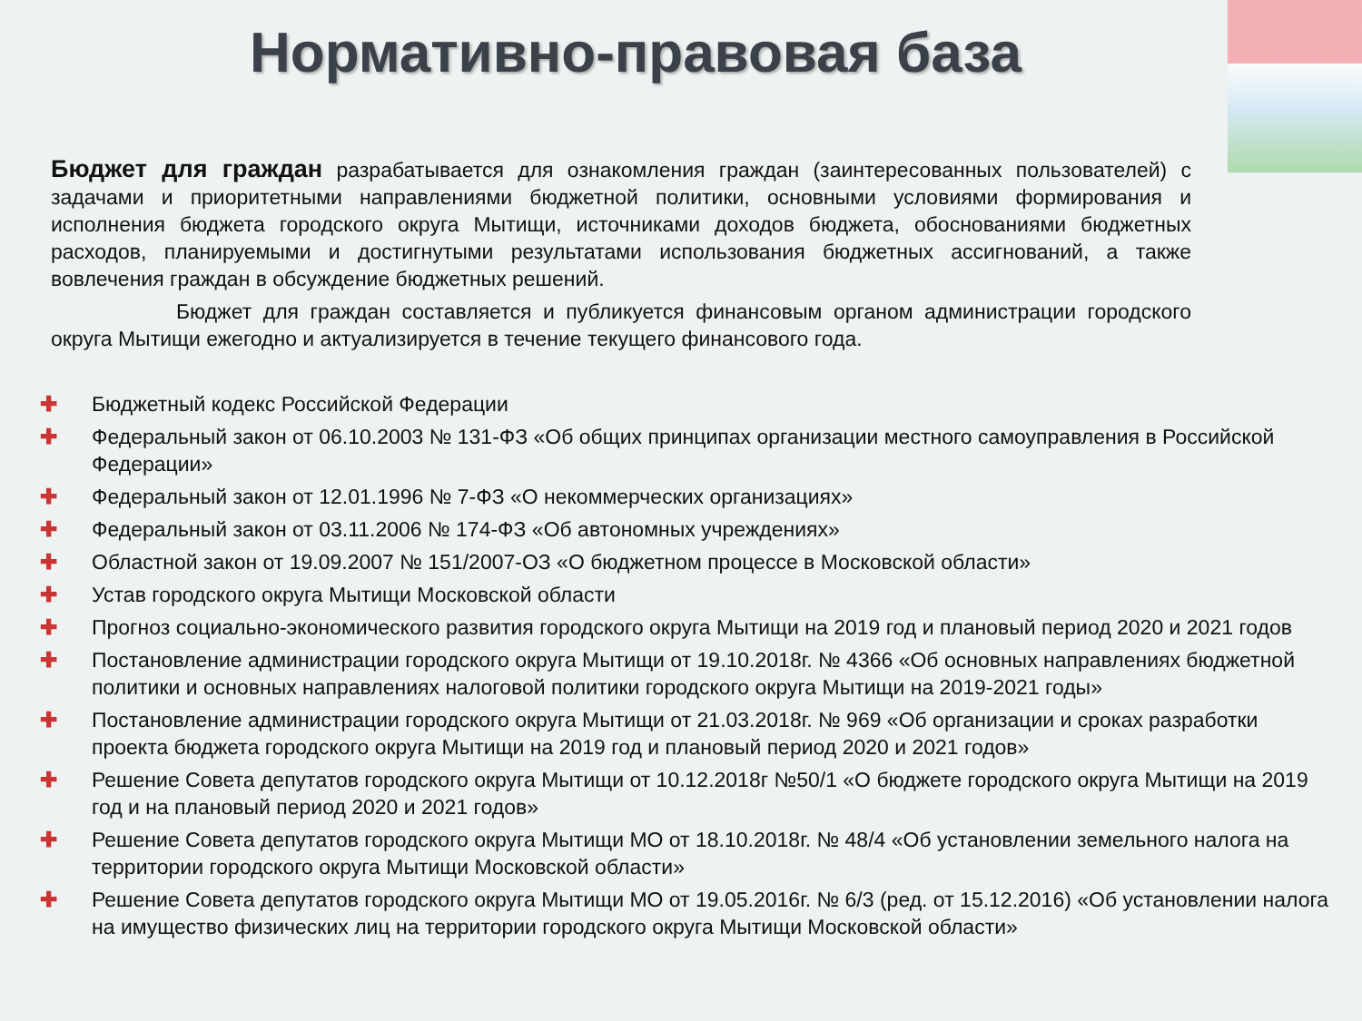Нормативно-правовая база
Бюджет для граждан разрабатывается для ознакомления граждан (заинтересованных пользователей) с задачами и приоритетными направлениями бюджетной политики, основными условиями формирования и исполнения бюджета городского округа Мытищи, источниками доходов бюджета, обоснованиями бюджетных расходов, планируемыми и достигнутыми результатами использования бюджетных ассигнований, а также вовлечения граждан в обсуждение бюджетных решений.
Бюджет для граждан составляется и публикуется финансовым органом администрации городского округа Мытищи ежегодно и актуализируется в течение текущего финансового года.
✚ Бюджетный кодекс Российской Федерации
✚ Федеральный закон от 06.10.2003 № 131-ФЗ «Об общих принципах организации местного самоуправления в Российской Федерации»
✚ Федеральный закон от 12.01.1996 № 7-ФЗ «О некоммерческих организациях»
✚ Федеральный закон от 03.11.2006 № 174-ФЗ «Об автономных учреждениях»
✚ Областной закон от 19.09.2007 № 151/2007-ОЗ «О бюджетном процессе в Московской области»
✚ Устав городского округа Мытищи Московской области
✚ Прогноз социально-экономического развития городского округа Мытищи на 2019 год и плановый период 2020 и 2021 годов
✚ Постановление администрации городского округа Мытищи от 19.10.2018г. № 4366 «Об основных направлениях бюджетной политики и основных направлениях налоговой политики городского округа Мытищи на 2019-2021 годы»
✚ Постановление администрации городского округа Мытищи от 21.03.2018г. № 969 «Об организации и сроках разработки проекта бюджета городского округа Мытищи на 2019 год и плановый период 2020 и 2021 годов»
✚ Решение Совета депутатов городского округа Мытищи от 10.12.2018г №50/1 «О бюджете городского округа Мытищи на 2019 год и на плановый период 2020 и 2021 годов»
✚ Решение Совета депутатов городского округа Мытищи МО от 18.10.2018г. № 48/4 «Об установлении земельного налога на территории городского округа Мытищи Московской области»
✚ Решение Совета депутатов городского округа Мытищи МО от 19.05.2016г. № 6/3 (ред. от 15.12.2016) «Об установлении налога на имущество физических лиц на территории городского округа Мытищи Московской области»